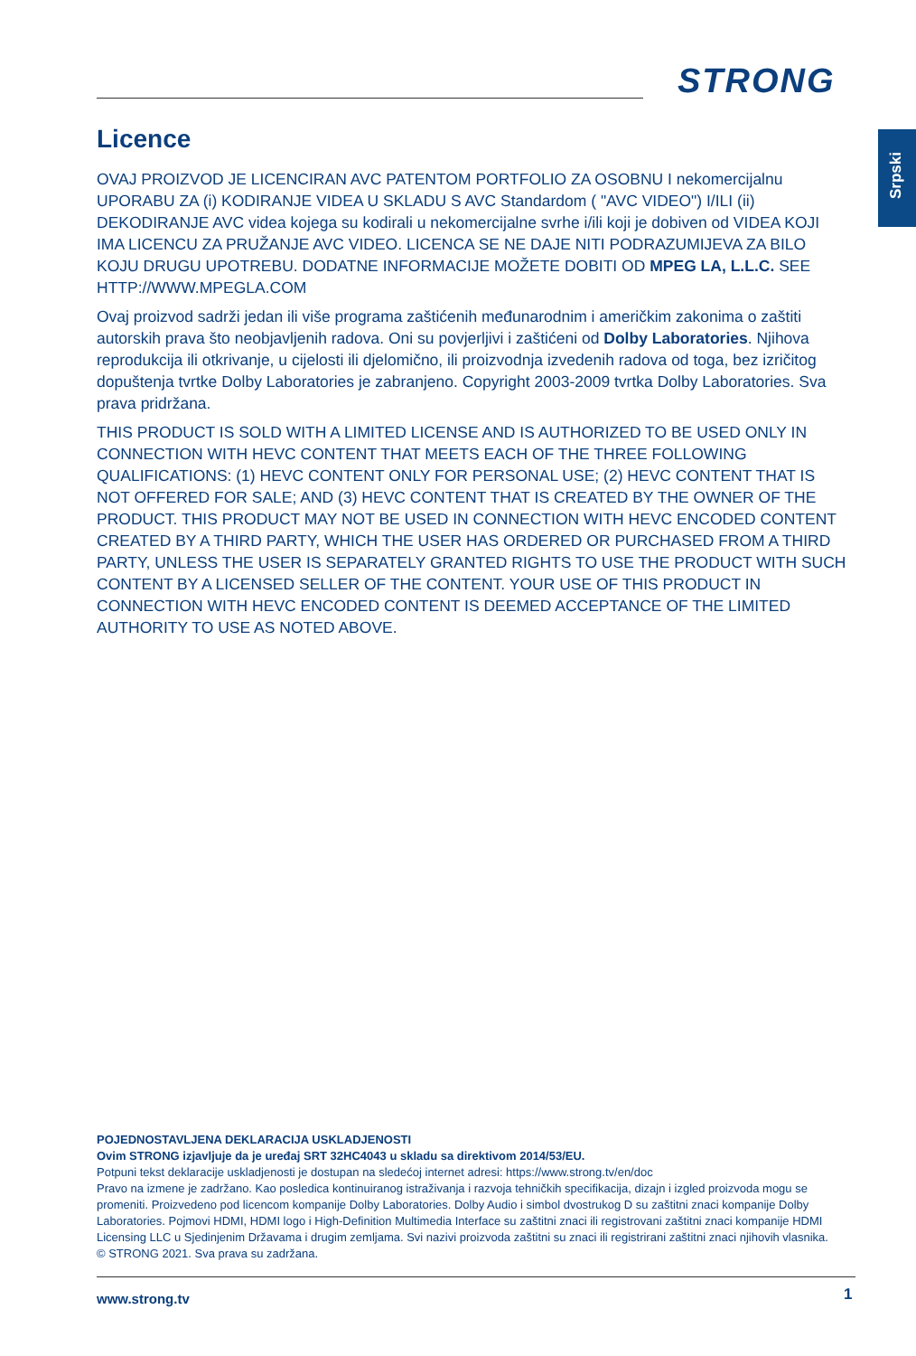STRONG
Srpski
Licence
OVAJ PROIZVOD JE LICENCIRAN AVC PATENTOM PORTFOLIO ZA OSOBNU I nekomercijalnu UPORABU ZA (i) KODIRANJE VIDEA U SKLADU S AVC Standardom ( "AVC VIDEO") I/ILI (ii) DEKODIRANJE AVC videa kojega su kodirali u nekomercijalne svrhe i/ili koji je dobiven od VIDEA KOJI IMA LICENCU ZA PRUŽANJE AVC VIDEO. LICENCA SE NE DAJE NITI PODRAZUMIJEVA ZA BILO KOJU DRUGU UPOTREBU. DODATNE INFORMACIJE MOŽETE DOBITI OD MPEG LA, L.L.C. SEE HTTP://WWW.MPEGLA.COM
Ovaj proizvod sadrži jedan ili više programa zaštićenih međunarodnim i američkim zakonima o zaštiti autorskih prava što neobjavljenih radova. Oni su povjerljivi i zaštićeni od Dolby Laboratories. Njihova reprodukcija ili otkrivanje, u cijelosti ili djelomično, ili proizvodnja izvedenih radova od toga, bez izričitog dopuštenja tvrtke Dolby Laboratories je zabranjeno. Copyright 2003-2009 tvrtka Dolby Laboratories. Sva prava pridržana.
THIS PRODUCT IS SOLD WITH A LIMITED LICENSE AND IS AUTHORIZED TO BE USED ONLY IN CONNECTION WITH HEVC CONTENT THAT MEETS EACH OF THE THREE FOLLOWING QUALIFICATIONS: (1) HEVC CONTENT ONLY FOR PERSONAL USE; (2) HEVC CONTENT THAT IS NOT OFFERED FOR SALE; AND (3) HEVC CONTENT THAT IS CREATED BY THE OWNER OF THE PRODUCT. THIS PRODUCT MAY NOT BE USED IN CONNECTION WITH HEVC ENCODED CONTENT CREATED BY A THIRD PARTY, WHICH THE USER HAS ORDERED OR PURCHASED FROM A THIRD PARTY, UNLESS THE USER IS SEPARATELY GRANTED RIGHTS TO USE THE PRODUCT WITH SUCH CONTENT BY A LICENSED SELLER OF THE CONTENT. YOUR USE OF THIS PRODUCT IN CONNECTION WITH HEVC ENCODED CONTENT IS DEEMED ACCEPTANCE OF THE LIMITED AUTHORITY TO USE AS NOTED ABOVE.
POJEDNOSTAVLJENA DEKLARACIJA USKLADJENOSTI
Ovim STRONG izjavljuje da je uređaj SRT 32HC4043 u skladu sa direktivom 2014/53/EU.
Potpuni tekst deklaracije uskladjenosti je dostupan na sledećoj internet adresi: https://www.strong.tv/en/doc
Pravo na izmene je zadržano. Kao posledica kontinuiranog istraživanja i razvoja tehničkih specifikacija, dizajn i izgled proizvoda mogu se promeniti. Proizvedeno pod licencom kompanije Dolby Laboratories. Dolby Audio i simbol dvostrukog D su zaštitni znaci kompanije Dolby Laboratories. Pojmovi HDMI, HDMI logo i High-Definition Multimedia Interface su zaštitni znaci ili registrovani zaštitni znaci kompanije HDMI Licensing LLC u Sjedinjenim Državama i drugim zemljama. Svi nazivi proizvoda zaštitni su znaci ili registrirani zaštitni znaci njihovih vlasnika.
© STRONG 2021. Sva prava su zadržana.
www.strong.tv 1